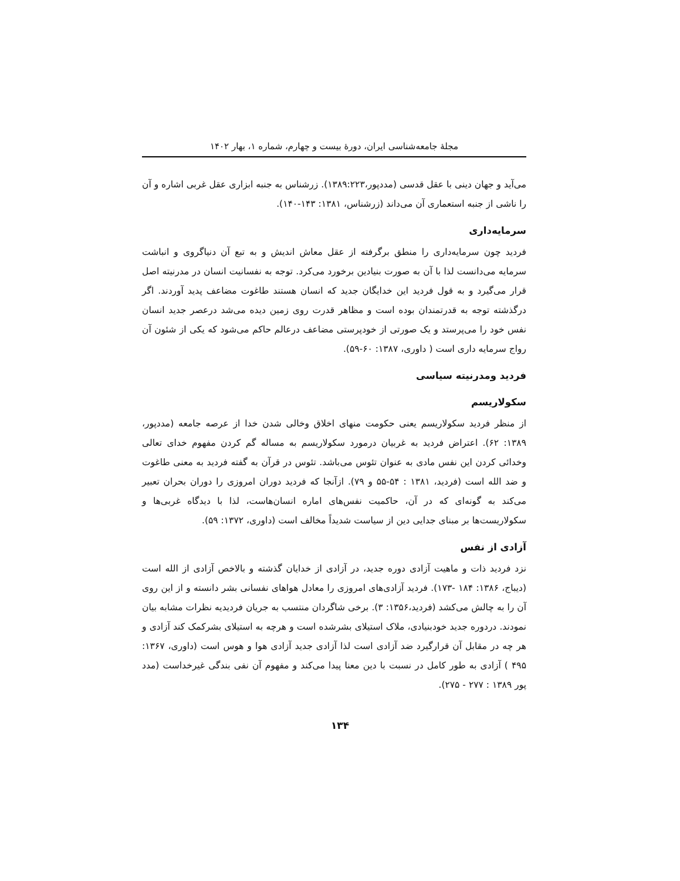مجلهٔ جامعه‌شناسی ایران، دورهٔ بیست و چهارم، شماره ۱، بهار ۱۴۰۲
می‌آید و جهان دینی با عقل قدسی (مددپور،۱۳۸۹:۲۲۳). زرشناس به جنبه ابزاری عقل غربی اشاره و آن را ناشی از جنبه استعماری آن می‌داند (زرشناس، ۱۳۸۱: ۱۴۳-۱۴۰).
سرمایه‌داری
فردید چون سرمایه‌داری را منطق برگرفته از عقل معاش اندیش و به تبع آن دنیاگروی و انباشت سرمایه می‌دانست لذا با آن به صورت بنیادین برخورد می‌کرد. توجه به نفسانیت انسان در مدرنیته اصل قرار می‌گیرد و به قول فردید این خدایگان جدید که انسان هستند طاغوت مضاعف پدید آوردند. اگر درگذشته توجه به قدرتمندان بوده است و مظاهر قدرت روی زمین دیده می‌شد درعصر جدید انسان نفس خود را می‌پرستد و یک صورتی از خودپرستی مضاعف درعالم حاکم می‌شود که یکی از شئون آن رواج سرمایه داری است ( داوری، ۱۳۸۷: ۶۰-۵۹).
فردید ومدرنیته سیاسی
سکولاریسم
از منظر فردید سکولاریسم یعنی حکومت منهای اخلاق وخالی شدن خدا از عرصه جامعه (مددپور، ۱۳۸۹: ۶۲). اعتراض فردید به غربیان درمورد سکولاریسم به مساله گم کردن مفهوم خدای تعالی وخدائی کردن این نفس مادی به عنوان تئوس می‌باشد. تئوس در قرآن به گفته فردید به معنی طاغوت و ضد الله است (فردید، ۱۳۸۱ : ۵۴-۵۵ و ۷۹). ازآنجا که فردید دوران امروزی را دوران بحران تعبیر می‌کند به گونه‌ای که در آن، حاکمیت نفس‌های اماره انسان‌هاست، لذا با دیدگاه غربی‌ها و سکولاریست‌ها بر مبنای جدایی دین از سیاست شدیداً مخالف است (داوری، ۱۳۷۲: ۵۹).
آزادی از نفس
نزد فردید ذات و ماهیت آزادی دوره جدید، در آزادی از خدایان گذشته و بالاخص آزادی از الله است (دیباج، ۱۳۸۶: ۱۸۴ -۱۷۳). فردید آزادی‌های امروزی را معادل هواهای نفسانی بشر دانسته و از این روی آن را به چالش می‌کشد (فردید،۱۳۵۶: ۳). برخی شاگردان منتسب به جریان فردیدیه نظرات مشابه بیان نمودند. دردوره جدید خودبنیادی، ملاک استیلای بشرشده است و هرچه به استیلای بشرکمک کند آزادی و هر چه در مقابل آن قرارگیرد ضد آزادی است لذا آزادی جدید آزادی هوا و هوس است (داوری، ۱۳۶۷: ۴۹۵ ) آزادی به طور کامل در نسبت با دین معنا پیدا می‌کند و مفهوم آن نفی بندگی غیرخداست (مدد پور ۱۳۸۹ : ۲۷۷ - ۲۷۵).
۱۳۴